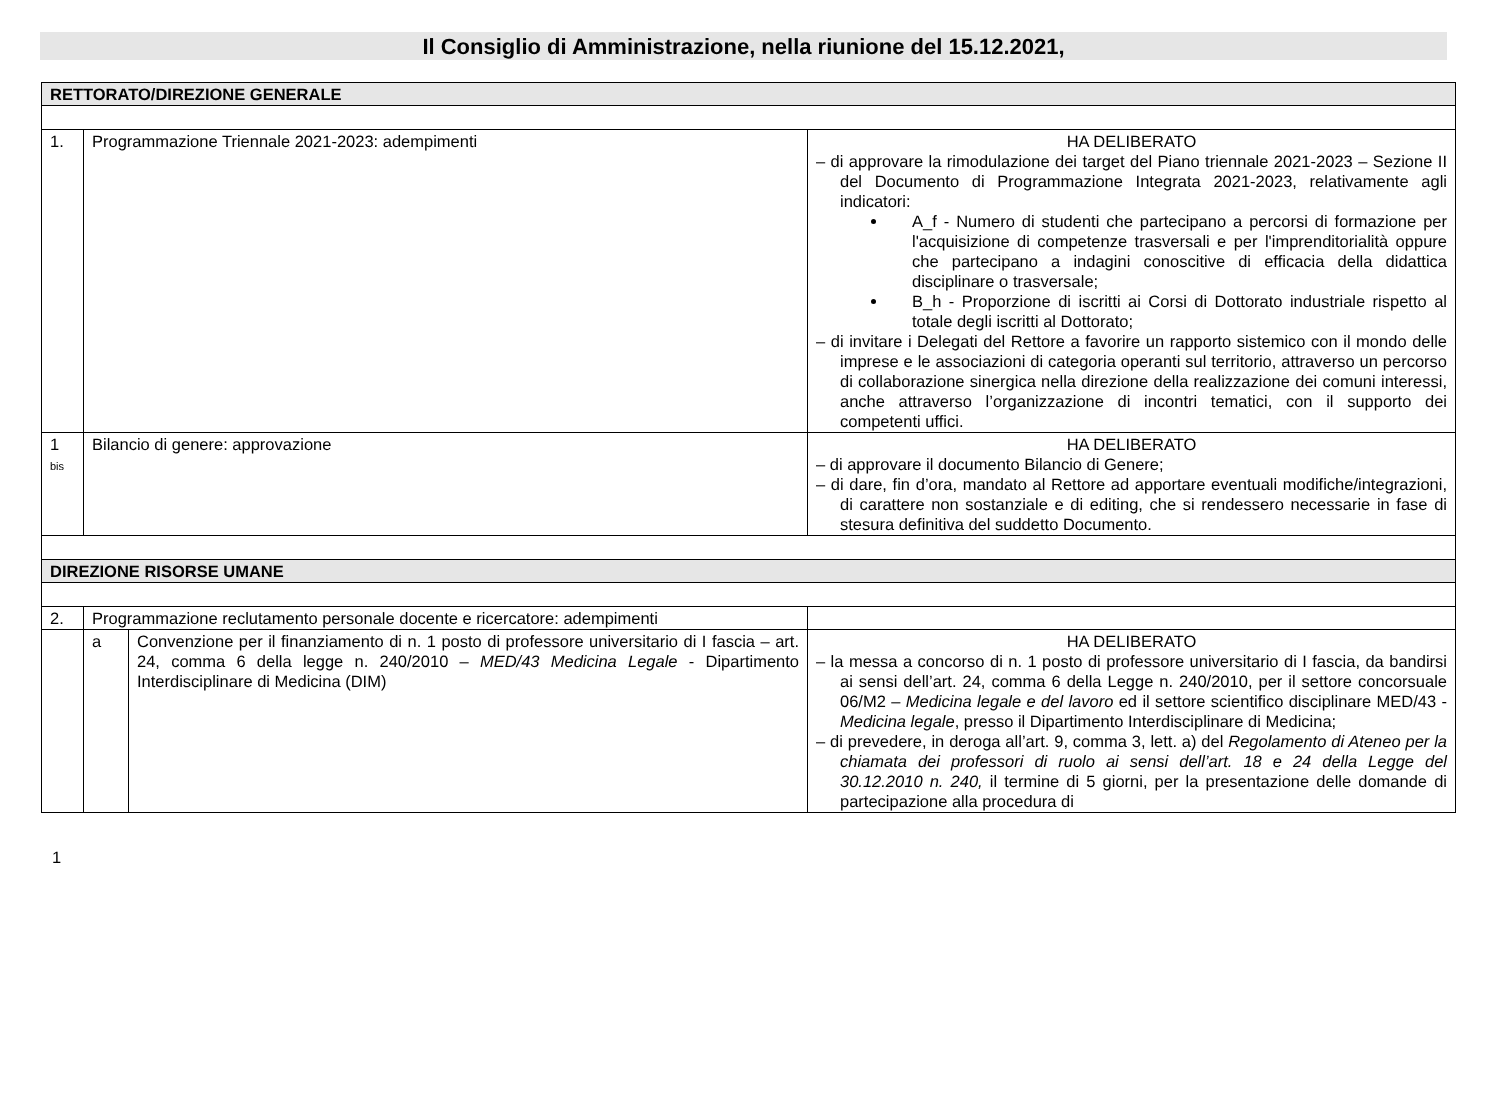Il Consiglio di Amministrazione, nella riunione del 15.12.2021,
| RETTORATO/DIREZIONE GENERALE | | | |
| 1. | Programmazione Triennale 2021-2023: adempimenti | | HA DELIBERATO – di approvare la rimodulazione dei target del Piano triennale 2021-2023 – Sezione II del Documento di Programmazione Integrata 2021-2023, relativamente agli indicatori: A_f - Numero di studenti che partecipano a percorsi di formazione per l'acquisizione di competenze trasversali e per l'imprenditorialità oppure che partecipano a indagini conoscitive di efficacia della didattica disciplinare o trasversale; B_h - Proporzione di iscritti ai Corsi di Dottorato industriale rispetto al totale degli iscritti al Dottorato; – di invitare i Delegati del Rettore a favorire un rapporto sistemico con il mondo delle imprese e le associazioni di categoria operanti sul territorio, attraverso un percorso di collaborazione sinergica nella direzione della realizzazione dei comuni interessi, anche attraverso l’organizzazione di incontri tematici, con il supporto dei competenti uffici. |
| 1 bis | Bilancio di genere: approvazione | | HA DELIBERATO – di approvare il documento Bilancio di Genere; – di dare, fin d’ora, mandato al Rettore ad apportare eventuali modifiche/integrazioni, di carattere non sostanziale e di editing, che si rendessero necessarie in fase di stesura definitiva del suddetto Documento. |
| DIREZIONE RISORSE UMANE | | | |
| 2. | Programmazione reclutamento personale docente e ricercatore: adempimenti | | |
| | a | Convenzione per il finanziamento di n. 1 posto di professore universitario di I fascia – art. 24, comma 6 della legge n. 240/2010 – MED/43 Medicina Legale - Dipartimento Interdisciplinare di Medicina (DIM) | HA DELIBERATO – la messa a concorso di n. 1 posto di professore universitario di I fascia, da bandirsi ai sensi dell’art. 24, comma 6 della Legge n. 240/2010, per il settore concorsuale 06/M2 – Medicina legale e del lavoro ed il settore scientifico disciplinare MED/43 - Medicina legale , presso il Dipartimento Interdisciplinare di Medicina; – di prevedere, in deroga all’art. 9, comma 3, lett. a) del Regolamento di Ateneo per la chiamata dei professori di ruolo ai sensi dell’art. 18 e 24 della Legge del 30.12.2010 n. 240, il termine di 5 giorni, per la presentazione delle domande di partecipazione alla procedura di |
1